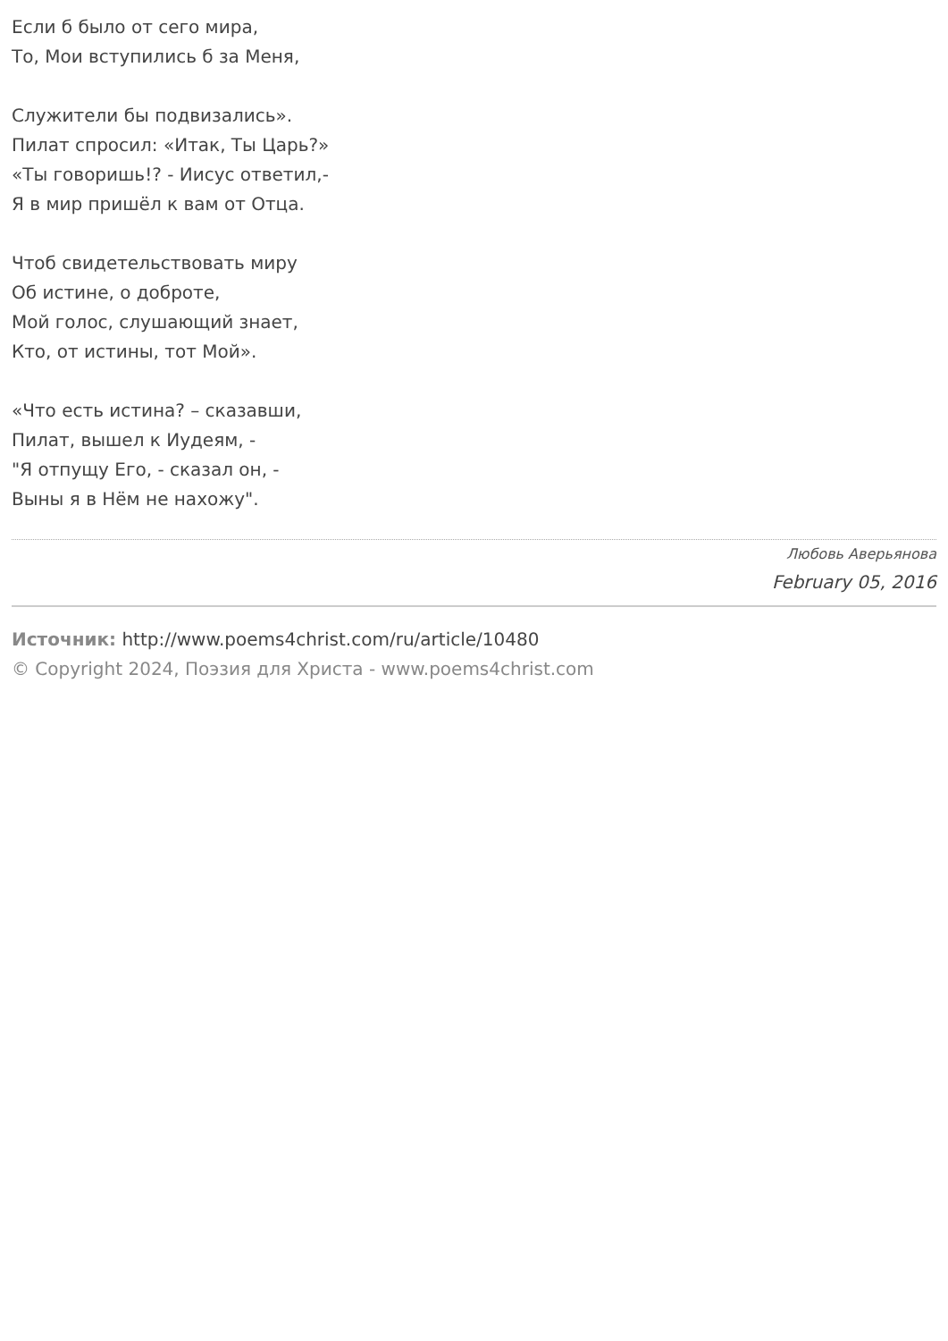Если б было от сего мира,
То, Мои вступились б за Меня,
Служители бы подвизались».
Пилат спросил: «Итак, Ты Царь?»
«Ты говоришь!? - Иисус ответил,-
Я в мир пришёл к вам от Отца.
Чтоб свидетельствовать миру
Об истине, о доброте,
Мой голос, слушающий знает,
Кто, от истины, тот Мой».
«Что есть истина? – сказавши,
Пилат, вышел к Иудеям, -
"Я отпущу Его, - сказал он, -
Выны я в Нём не нахожу".
Любовь Аверьянова
February 05, 2016
Источник: http://www.poems4christ.com/ru/article/10480
© Copyright 2024, Поэзия для Христа - www.poems4christ.com